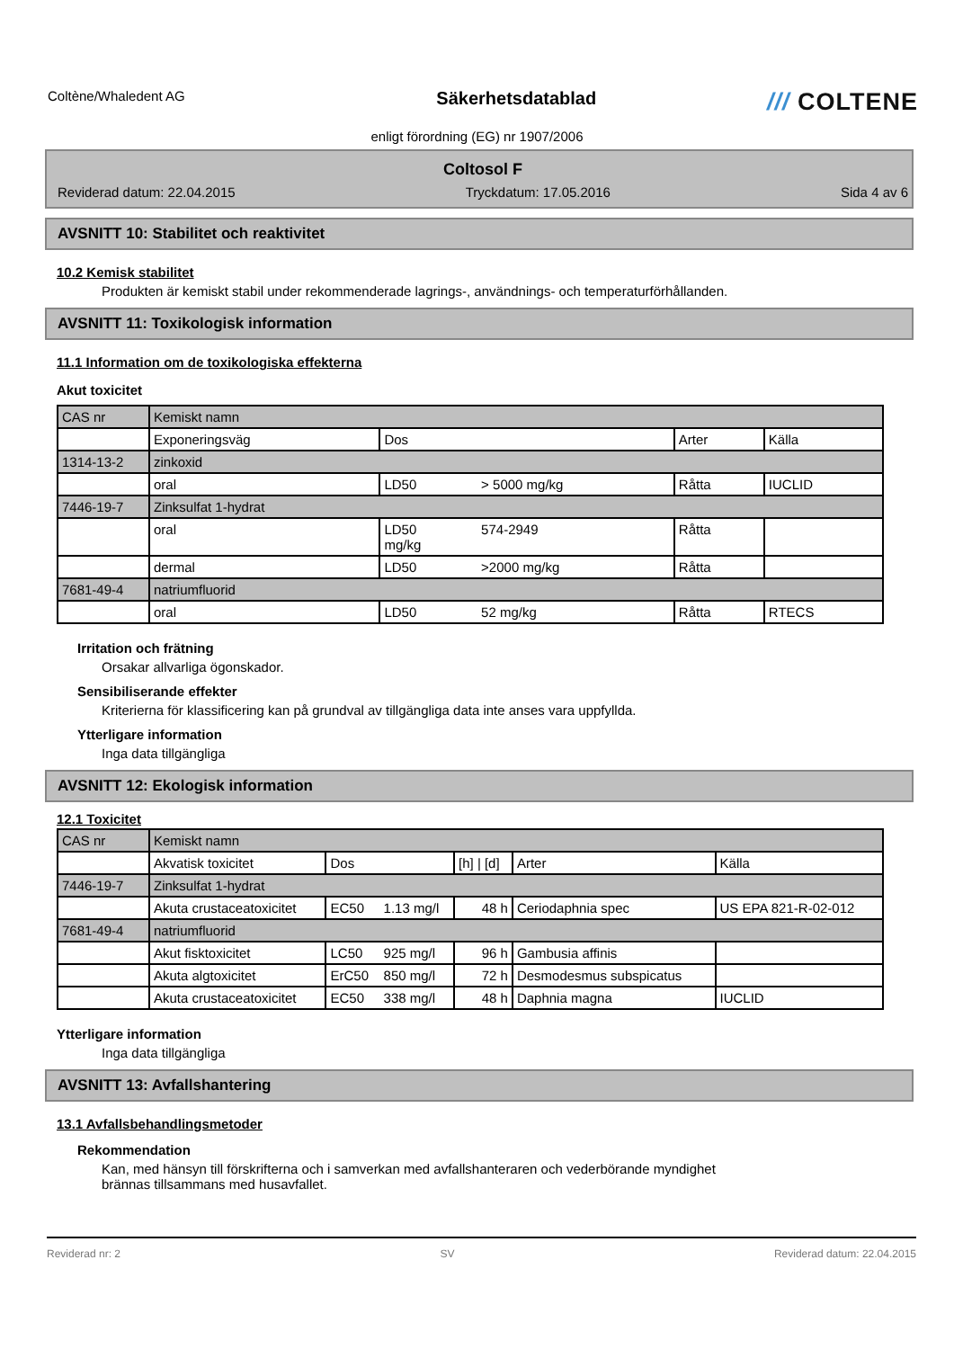Coltène/Whaledent AG
Säkerhetsdatablad
/// COLTENE
enligt förordning (EG) nr 1907/2006
Coltosol F
Reviderad datum: 22.04.2015 Tryckdatum: 17.05.2016 Sida 4 av 6
AVSNITT 10: Stabilitet och reaktivitet
10.2 Kemisk stabilitet
Produkten är kemiskt stabil under rekommenderade lagrings-, användnings- och temperaturförhållanden.
AVSNITT 11: Toxikologisk information
11.1 Information om de toxikologiska effekterna
Akut toxicitet
| CAS nr | Kemiskt namn | | | | |
| --- | --- | --- | --- | --- | --- |
| | Exponeringsväg | Dos | | Arter | Källa |
| 1314-13-2 | zinkoxid | | | | |
| | oral | LD50 | > 5000 mg/kg | Råtta | IUCLID |
| 7446-19-7 | Zinksulfat 1-hydrat | | | | |
| | oral | LD50 mg/kg | 574-2949 | Råtta | |
| | dermal | LD50 | >2000 mg/kg | Råtta | |
| 7681-49-4 | natriumfluorid | | | | |
| | oral | LD50 | 52 mg/kg | Råtta | RTECS |
Irritation och frätning
Orsakar allvarliga ögonskador.
Sensibiliserande effekter
Kriterierna för klassificering kan på grundval av tillgängliga data inte anses vara uppfyllda.
Ytterligare information
Inga data tillgängliga
AVSNITT 12: Ekologisk information
12.1 Toxicitet
| CAS nr | Kemiskt namn | | | | | |
| --- | --- | --- | --- | --- | --- | --- |
| | Akvatisk toxicitet | Dos | | [h] / [d] | Arter | Källa |
| 7446-19-7 | Zinksulfat 1-hydrat | | | | | |
| | Akuta crustaceatoxicitet | EC50 | 1.13 mg/l | 48 h | Ceriodaphnia spec | US EPA 821-R-02-012 |
| 7681-49-4 | natriumfluorid | | | | | |
| | Akut fisktoxicitet | LC50 | 925 mg/l | 96 h | Gambusia affinis | |
| | Akuta algtoxicitet | ErC50 | 850 mg/l | 72 h | Desmodesmus subspicatus | |
| | Akuta crustaceatoxicitet | EC50 | 338 mg/l | 48 h | Daphnia magna | IUCLID |
Ytterligare information
Inga data tillgängliga
AVSNITT 13: Avfallshantering
13.1 Avfallsbehandlingsmetoder
Rekommendation
Kan, med hänsyn till förskrifterna och i samverkan med avfallshanteraren och vederbörande myndighet
brännas tillsammans med husavfallet.
Reviderad nr: 2 SV Reviderad datum: 22.04.2015